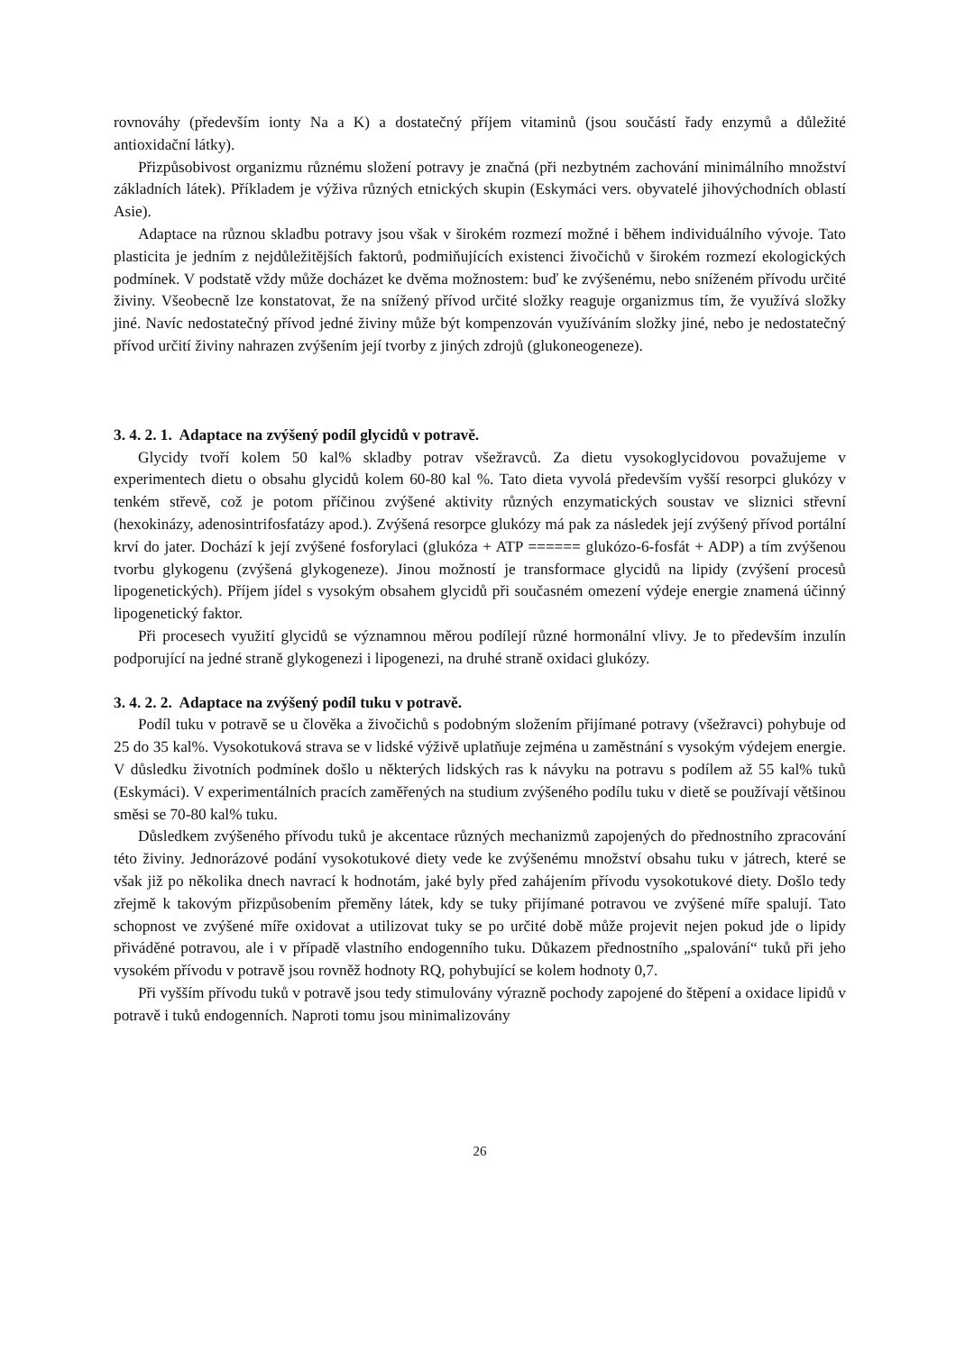rovnováhy (především ionty Na a K) a dostatečný příjem vitaminů (jsou součástí řady enzymů a důležité antioxidační látky).
Přizpůsobivost organizmu různému složení potravy je značná (při nezbytném zachování minimálního množství základních látek). Příkladem je výživa různých etnických skupin (Eskymáci vers. obyvatelé jihovýchodních oblastí Asie).
Adaptace na různou skladbu potravy jsou však v širokém rozmezí možné i během individuálního vývoje. Tato plasticita je jedním z nejdůležitějších faktorů, podmiňujících existenci živočichů v širokém rozmezí ekologických podmínek. V podstatě vždy může docházet ke dvěma možnostem: buď ke zvýšenému, nebo sníženém přívodu určité živiny. Všeobecně lze konstatovat, že na snížený přívod určité složky reaguje organizmus tím, že využívá složky jiné. Navíc nedostatečný přívod jedné živiny může být kompenzován využíváním složky jiné, nebo je nedostatečný přívod určití živiny nahrazen zvýšením její tvorby z jiných zdrojů (glukoneogeneze).
3. 4. 2. 1. Adaptace na zvýšený podíl glycidů v potravě.
Glycidy tvoří kolem 50 kal% skladby potrav všežravců. Za dietu vysokoglycidovou považujeme v experimentech dietu o obsahu glycidů kolem 60-80 kal %. Tato dieta vyvolá především vyšší resorpci glukózy v tenkém střevě, což je potom příčinou zvýšené aktivity různých enzymatických soustav ve sliznici střevní (hexokinázy, adenosintrifosfatázy apod.). Zvýšená resorpce glukózy má pak za následek její zvýšený přívod portální krví do jater. Dochází k její zvýšené fosforylaci (glukóza + ATP ====== glukózo-6-fosfát + ADP) a tím zvýšenou tvorbu glykogenu (zvýšená glykogeneze). Jinou možností je transformace glycidů na lipidy (zvýšení procesů lipogenetických). Příjem jídel s vysokým obsahem glycidů při současném omezení výdeje energie znamená účinný lipogenetický faktor.
Při procesech využití glycidů se významnou měrou podílejí různé hormonální vlivy. Je to především inzulín podporující na jedné straně glykogenezi i lipogenezi, na druhé straně oxidaci glukózy.
3. 4. 2. 2. Adaptace na zvýšený podíl tuku v potravě.
Podíl tuku v potravě se u člověka a živočichů s podobným složením přijímané potravy (všežravci) pohybuje od 25 do 35 kal%. Vysokotuková strava se v lidské výživě uplatňuje zejména u zaměstnání s vysokým výdejem energie. V důsledku životních podmínek došlo u některých lidských ras k návyku na potravu s podílem až 55 kal% tuků (Eskymáci). V experimentálních pracích zaměřených na studium zvýšeného podílu tuku v dietě se používají většinou směsi se 70-80 kal% tuku.
Důsledkem zvýšeného přívodu tuků je akcentace různých mechanizmů zapojených do přednostního zpracování této živiny. Jednorázové podání vysokotukové diety vede ke zvýšenému množství obsahu tuku v játrech, které se však již po několika dnech navrací k hodnotám, jaké byly před zahájením přívodu vysokotukové diety. Došlo tedy zřejmě k takovým přizpůsobením přeměny látek, kdy se tuky přijímané potravou ve zvýšené míře spalují. Tato schopnost ve zvýšené míře oxidovat a utilizovat tuky se po určité době může projevit nejen pokud jde o lipidy přiváděné potravou, ale i v případě vlastního endogenního tuku. Důkazem přednostního „spalování“ tuků při jeho vysokém přívodu v potravě jsou rovněž hodnoty RQ, pohybující se kolem hodnoty 0,7.
Při vyšším přívodu tuků v potravě jsou tedy stimulovány výrazně pochody zapojené do štěpení a oxidace lipidů v potravě i tuků endogenních. Naproti tomu jsou minimalizovány
26